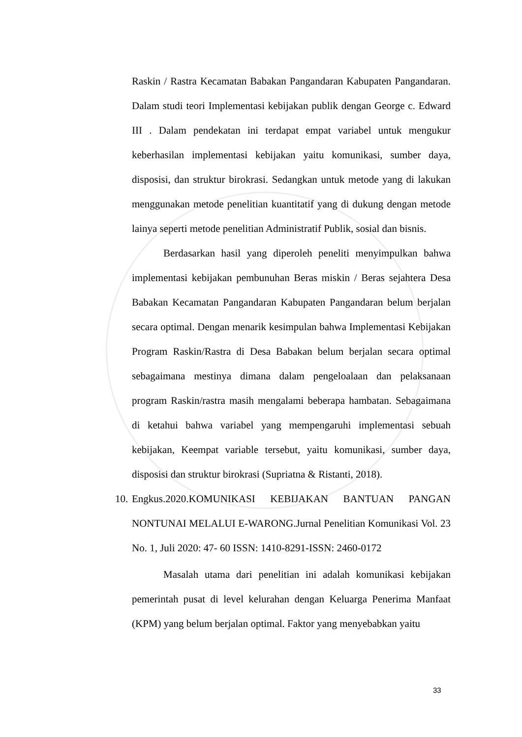Raskin / Rastra Kecamatan Babakan Pangandaran Kabupaten Pangandaran. Dalam studi teori Implementasi kebijakan publik dengan George c. Edward III . Dalam pendekatan ini terdapat empat variabel untuk mengukur keberhasilan implementasi kebijakan yaitu komunikasi, sumber daya, disposisi, dan struktur birokrasi. Sedangkan untuk metode yang di lakukan menggunakan metode penelitian kuantitatif yang di dukung dengan metode lainya seperti metode penelitian Administratif Publik, sosial dan bisnis.
Berdasarkan hasil yang diperoleh peneliti menyimpulkan bahwa implementasi kebijakan pembunuhan Beras miskin / Beras sejahtera Desa Babakan Kecamatan Pangandaran Kabupaten Pangandaran belum berjalan secara optimal. Dengan menarik kesimpulan bahwa Implementasi Kebijakan Program Raskin/Rastra di Desa Babakan belum berjalan secara optimal sebagaimana mestinya dimana dalam pengeloalaan dan pelaksanaan program Raskin/rastra masih mengalami beberapa hambatan. Sebagaimana di ketahui bahwa variabel yang mempengaruhi implementasi sebuah kebijakan, Keempat variable tersebut, yaitu komunikasi, sumber daya, disposisi dan struktur birokrasi (Supriatna & Ristanti, 2018).
10.
Engkus.2020.KOMUNIKASI KEBIJAKAN BANTUAN PANGAN NONTUNAI MELALUI E-WARONG.Jurnal Penelitian Komunikasi Vol. 23 No. 1, Juli 2020: 47- 60 ISSN: 1410-8291-ISSN: 2460-0172
Masalah utama dari penelitian ini adalah komunikasi kebijakan pemerintah pusat di level kelurahan dengan Keluarga Penerima Manfaat (KPM) yang belum berjalan optimal. Faktor yang menyebabkan yaitu
33